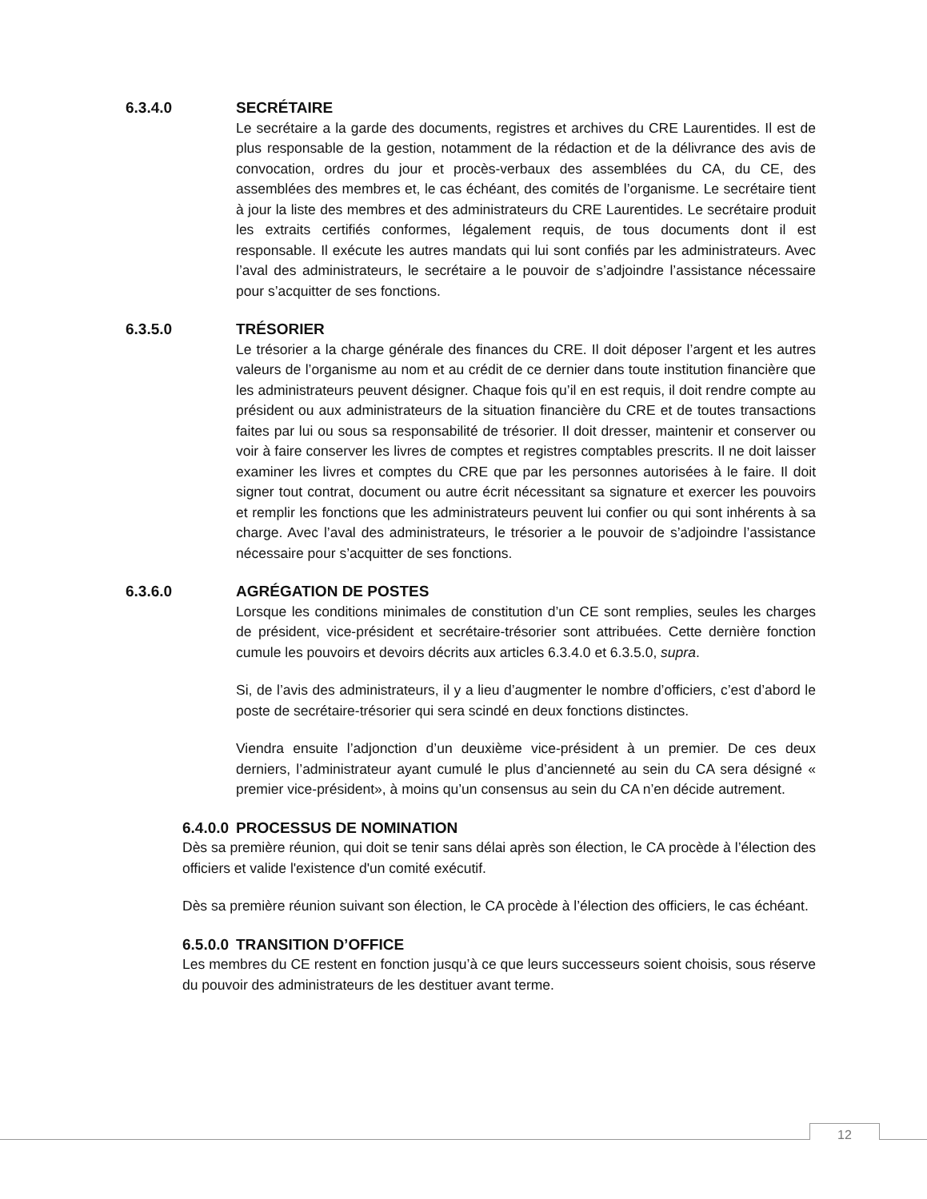6.3.4.0 SECRÉTAIRE
Le secrétaire a la garde des documents, registres et archives du CRE Laurentides. Il est de plus responsable de la gestion, notamment de la rédaction et de la délivrance des avis de convocation, ordres du jour et procès-verbaux des assemblées du CA, du CE, des assemblées des membres et, le cas échéant, des comités de l’organisme. Le secrétaire tient à jour la liste des membres et des administrateurs du CRE Laurentides. Le secrétaire produit les extraits certifiés conformes, légalement requis, de tous documents dont il est responsable. Il exécute les autres mandats qui lui sont confiés par les administrateurs. Avec l’aval des administrateurs, le secrétaire a le pouvoir de s’adjoindre l’assistance nécessaire pour s’acquitter de ses fonctions.
6.3.5.0 TRÉSORIER
Le trésorier a la charge générale des finances du CRE. Il doit déposer l’argent et les autres valeurs de l’organisme au nom et au crédit de ce dernier dans toute institution financière que les administrateurs peuvent désigner. Chaque fois qu’il en est requis, il doit rendre compte au président ou aux administrateurs de la situation financière du CRE et de toutes transactions faites par lui ou sous sa responsabilité de trésorier. Il doit dresser, maintenir et conserver ou voir à faire conserver les livres de comptes et registres comptables prescrits. Il ne doit laisser examiner les livres et comptes du CRE que par les personnes autorisées à le faire. Il doit signer tout contrat, document ou autre écrit nécessitant sa signature et exercer les pouvoirs et remplir les fonctions que les administrateurs peuvent lui confier ou qui sont inhérents à sa charge. Avec l’aval des administrateurs, le trésorier a le pouvoir de s’adjoindre l’assistance nécessaire pour s’acquitter de ses fonctions.
6.3.6.0 AGRÉGATION DE POSTES
Lorsque les conditions minimales de constitution d’un CE sont remplies, seules les charges de président, vice-président et secrétaire-trésorier sont attribuées. Cette dernière fonction cumule les pouvoirs et devoirs décrits aux articles 6.3.4.0 et 6.3.5.0, supra.
Si, de l’avis des administrateurs, il y a lieu d’augmenter le nombre d’officiers, c’est d’abord le poste de secrétaire-trésorier qui sera scindé en deux fonctions distinctes.
Viendra ensuite l’adjonction d’un deuxième vice-président à un premier. De ces deux derniers, l’administrateur ayant cumulé le plus d’ancienneté au sein du CA sera désigné « premier vice-président», à moins qu’un consensus au sein du CA n’en décide autrement.
6.4.0.0 PROCESSUS DE NOMINATION
Dès sa première réunion, qui doit se tenir sans délai après son élection, le CA procède à l’élection des officiers et valide l'existence d'un comité exécutif.
Dès sa première réunion suivant son élection, le CA procède à l’élection des officiers, le cas échéant.
6.5.0.0 TRANSITION D’OFFICE
Les membres du CE restent en fonction jusqu’à ce que leurs successeurs soient choisis, sous réserve du pouvoir des administrateurs de les destituer avant terme.
12